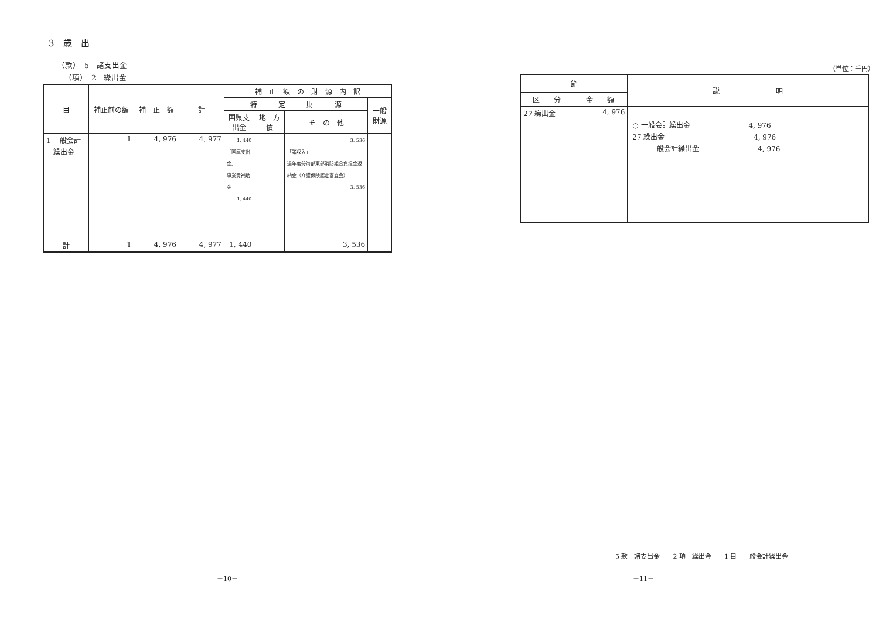3　歳　出
（款）　5　諸支出金
（項）　2　繰出金
| 目 | 補正前の額 | 補 正 額 | 計 | 補 正 額 の 財 源 内 訳 | | | |
| --- | --- | --- | --- | --- | --- | --- | --- |
| | | | | 特 定 財 源 | | | 一般財源 |
| | | | | 国県支出金 | 地 方 債 | そ の 他 | |
| 1 一般会計 繰出金 | 1 | 4, 976 | 4, 977 | 1, 440 「国庫支出金」 事業費補助金 1, 440 | | 3, 536 「諸収入」 過年度分海部東部消防組合負担金返納金（介護保険認定審査会） 3, 536 | |
| 計 | 1 | 4, 976 | 4, 977 | 1, 440 | | 3, 536 | |
（単位：千円）
| 節 | | 説 明 |
| --- | --- | --- |
| 区 分 | 金 額 | |
| 27 繰出金 | 4, 976 | ○ 一般会計繰出金 4, 976 27 繰出金 4, 976 一般会計繰出金 4, 976 |
5 款　諸支出金　　2 項　繰出金　　1 目　一般会計繰出金
－10－ －11－